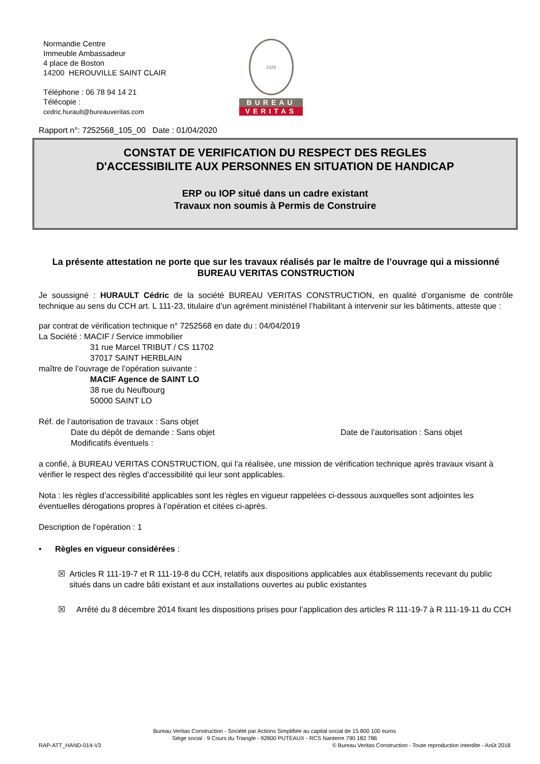Normandie Centre
Immeuble Ambassadeur
4 place de Boston
14200 HEROUVILLE SAINT CLAIR
Téléphone : 06 78 94 14 21
Télécopie :
cedric.hurault@bureauveritas.com
1828
BUREAU
VERITAS
Rapport n°: 7252568_105_00 Date : 01/04/2020
CONSTAT DE VERIFICATION DU RESPECT DES REGLES
D'ACCESSIBILITE AUX PERSONNES EN SITUATION DE HANDICAP
ERP ou IOP situé dans un cadre existant
Travaux non soumis à Permis de Construire
La présente attestation ne porte que sur les travaux réalisés par le maître de l’ouvrage qui a missionné BUREAU VERITAS CONSTRUCTION
Je soussigné : HURAULT Cédric de la société BUREAU VERITAS CONSTRUCTION, en qualité d’organisme de contrôle technique au sens du CCH art. L 111-23, titulaire d’un agrément ministériel l’habilitant à intervenir sur les bâtiments, atteste que :
par contrat de vérification technique n° 7252568 en date du : 04/04/2019
La Société : MACIF / Service immobilier
31 rue Marcel TRIBUT / CS 11702
37017 SAINT HERBLAIN
maître de l’ouvrage de l’opération suivante :
MACIF Agence de SAINT LO
38 rue du Neufbourg
50000 SAINT LO
Réf. de l’autorisation de travaux : Sans objet
Date du dépôt de demande : Sans objet Date de l’autorisation : Sans objet
Modificatifs éventuels :
a confié, à BUREAU VERITAS CONSTRUCTION, qui l’a réalisée, une mission de vérification technique après travaux visant à vérifier le respect des règles d’accessibilité qui leur sont applicables.
Nota : les règles d’accessibilité applicables sont les règles en vigueur rappelées ci-dessous auxquelles sont adjointes les éventuelles dérogations propres à l’opération et citées ci-après.
Description de l’opération : 1
• Règles en vigueur considérées :
☒ Articles R 111-19-7 et R 111-19-8 du CCH, relatifs aux dispositions applicables aux établissements recevant du public situés dans un cadre bâti existant et aux installations ouvertes au public existantes
☒ Arrêté du 8 décembre 2014 fixant les dispositions prises pour l’application des articles R 111-19-7 à R 111-19-11 du CCH
Bureau Veritas Construction - Société par Actions Simplifiée au capital social de 15 800 100 euros
Siège social : 9 Cours du Triangle - 92800 PUTEAUX - RCS Nanterre 790 182 786
RAP-ATT_HAND-014-V3 © Bureau Veritas Construction - Toute reproduction interdite - Août 2018